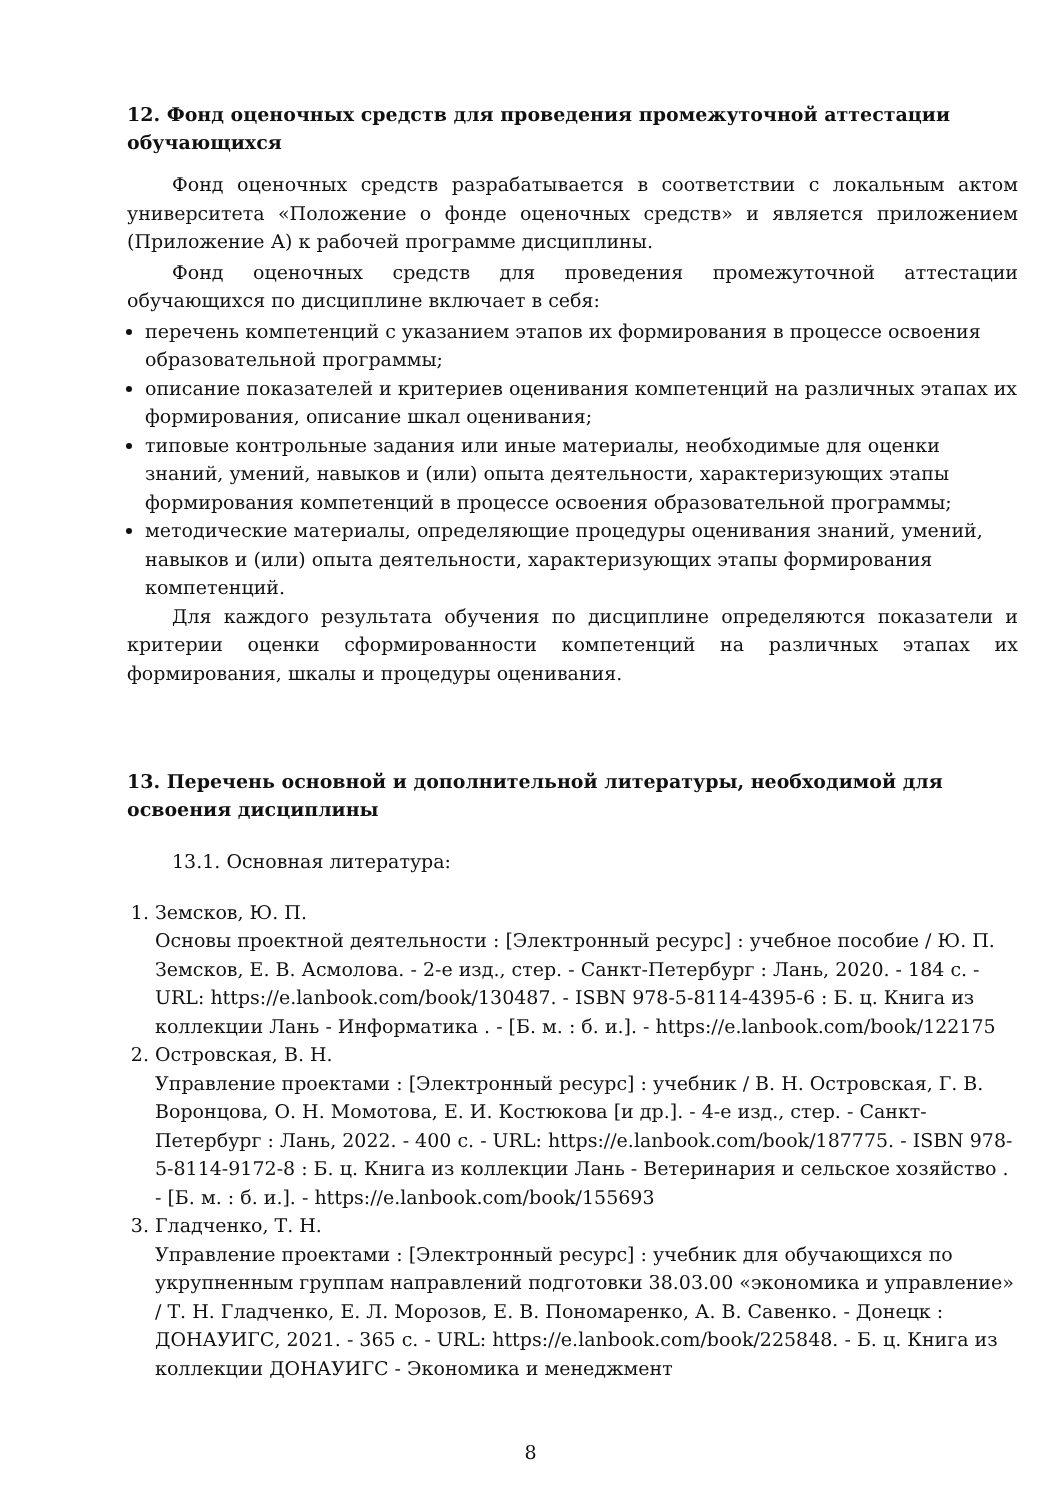12. Фонд оценочных средств для проведения промежуточной аттестации обучающихся
Фонд оценочных средств разрабатывается в соответствии с локальным актом университета «Положение о фонде оценочных средств» и является приложением (Приложение А) к рабочей программе дисциплины.
Фонд оценочных средств для проведения промежуточной аттестации обучающихся по дисциплине включает в себя:
перечень компетенций с указанием этапов их формирования в процессе освоения образовательной программы;
описание показателей и критериев оценивания компетенций на различных этапах их формирования, описание шкал оценивания;
типовые контрольные задания или иные материалы, необходимые для оценки знаний, умений, навыков и (или) опыта деятельности, характеризующих этапы формирования компетенций в процессе освоения образовательной программы;
методические материалы, определяющие процедуры оценивания знаний, умений, навыков и (или) опыта деятельности, характеризующих этапы формирования компетенций.
Для каждого результата обучения по дисциплине определяются показатели и критерии оценки сформированности компетенций на различных этапах их формирования, шкалы и процедуры оценивания.
13. Перечень основной и дополнительной литературы, необходимой для освоения дисциплины
13.1. Основная литература:
1. Земсков, Ю. П.
Основы проектной деятельности : [Электронный ресурс] : учебное пособие / Ю. П. Земсков, Е. В. Асмолова. - 2-е изд., стер. - Санкт-Петербург : Лань, 2020. - 184 с. - URL: https://e.lanbook.com/book/130487. - ISBN 978-5-8114-4395-6 : Б. ц. Книга из коллекции Лань - Информатика . - [Б. м. : б. и.]. - https://e.lanbook.com/book/122175
2. Островская, В. Н.
Управление проектами : [Электронный ресурс] : учебник / В. Н. Островская, Г. В. Воронцова, О. Н. Момотова, Е. И. Костюкова [и др.]. - 4-е изд., стер. - Санкт-Петербург : Лань, 2022. - 400 с. - URL: https://e.lanbook.com/book/187775. - ISBN 978-5-8114-9172-8 : Б. ц. Книга из коллекции Лань - Ветеринария и сельское хозяйство . - [Б. м. : б. и.]. - https://e.lanbook.com/book/155693
3. Гладченко, Т. Н.
Управление проектами : [Электронный ресурс] : учебник для обучающихся по укрупненным группам направлений подготовки 38.03.00 «экономика и управление» / Т. Н. Гладченко, Е. Л. Морозов, Е. В. Пономаренко, А. В. Савенко. - Донецк : ДОНАУИГС, 2021. - 365 с. - URL: https://e.lanbook.com/book/225848. - Б. ц. Книга из коллекции ДОНАУИГС - Экономика и менеджмент
8